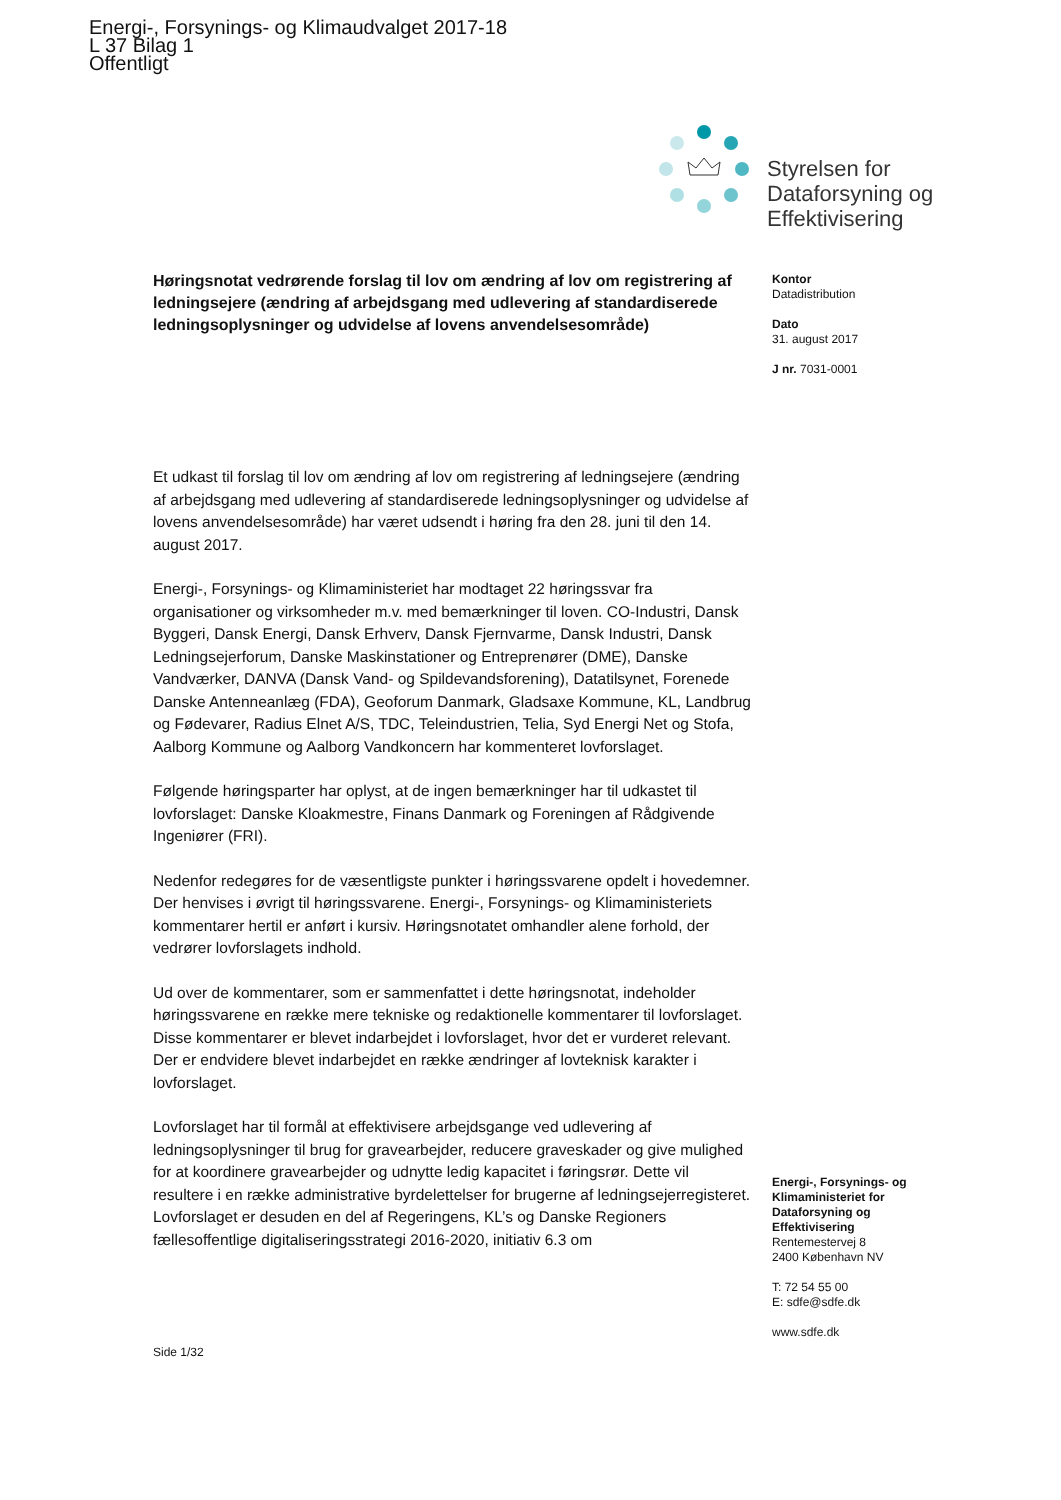Energi-, Forsynings- og Klimaudvalget 2017-18
L 37 Bilag 1
Offentligt
Styrelsen for
Dataforsyning og
Effektivisering
Høringsnotat vedrørende forslag til lov om ændring af lov om registrering af ledningsejere (ændring af arbejdsgang med udlevering af standardiserede ledningsoplysninger og udvidelse af lovens anvendelsesområde)
Et udkast til forslag til lov om ændring af lov om registrering af ledningsejere (ændring af arbejdsgang med udlevering af standardiserede ledningsoplysninger og udvidelse af lovens anvendelsesområde) har været udsendt i høring fra den 28. juni til den 14. august 2017.
Energi-, Forsynings- og Klimaministeriet har modtaget 22 høringssvar fra organisationer og virksomheder m.v. med bemærkninger til loven. CO-Industri, Dansk Byggeri, Dansk Energi, Dansk Erhverv, Dansk Fjernvarme, Dansk Industri, Dansk Ledningsejerforum, Danske Maskinstationer og Entreprenører (DME), Danske Vandværker, DANVA (Dansk Vand- og Spildevandsforening), Datatilsynet, Forenede Danske Antenneanlæg (FDA), Geoforum Danmark, Gladsaxe Kommune, KL, Landbrug og Fødevarer, Radius Elnet A/S, TDC, Teleindustrien, Telia, Syd Energi Net og Stofa, Aalborg Kommune og Aalborg Vandkoncern har kommenteret lovforslaget.
Følgende høringsparter har oplyst, at de ingen bemærkninger har til udkastet til lovforslaget: Danske Kloakmestre, Finans Danmark og Foreningen af Rådgivende Ingeniører (FRI).
Nedenfor redegøres for de væsentligste punkter i høringssvarene opdelt i hovedemner. Der henvises i øvrigt til høringssvarene. Energi-, Forsynings- og Klimaministeriets kommentarer hertil er anført i kursiv. Høringsnotatet omhandler alene forhold, der vedrører lovforslagets indhold.
Ud over de kommentarer, som er sammenfattet i dette høringsnotat, indeholder høringssvarene en række mere tekniske og redaktionelle kommentarer til lovforslaget. Disse kommentarer er blevet indarbejdet i lovforslaget, hvor det er vurderet relevant. Der er endvidere blevet indarbejdet en række ændringer af lovteknisk karakter i lovforslaget.
Lovforslaget har til formål at effektivisere arbejdsgange ved udlevering af ledningsoplysninger til brug for gravearbejder, reducere graveskader og give mulighed for at koordinere gravearbejder og udnytte ledig kapacitet i føringsrør. Dette vil resultere i en række administrative byrdelettelser for brugerne af ledningsejerregisteret. Lovforslaget er desuden en del af Regeringens, KL’s og Danske Regioners fællesoffentlige digitaliseringsstrategi 2016-2020, initiativ 6.3 om
Kontor
Datadistribution
Dato
31. august 2017
J nr. 7031-0001
Energi-, Forsynings- og Klimaministeriet for Dataforsyning og Effektivisering
Rentemestervej 8
2400 København NV
T: 72 54 55 00
E: sdfe@sdfe.dk
www.sdfe.dk
Side 1/32